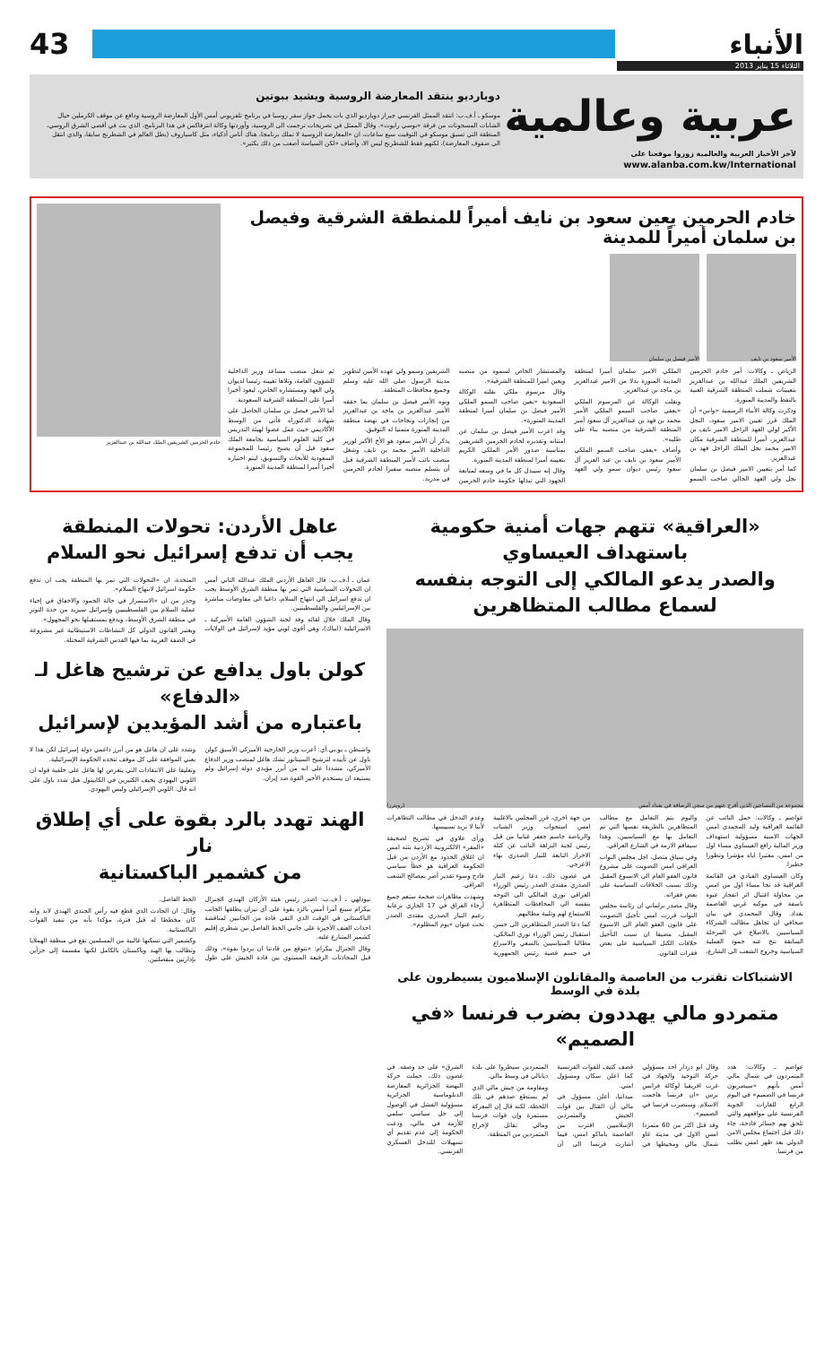الأنباء 43
الثلاثاء 15 يناير 2013
عربية وعالمية
لآخر الأخبار العربية والعالمية زوروا موقعنا على
www.alanba.com.kw/International
دوبارديو ينتقد المعارضة الروسية ويشيد ببوتين
موسكو ـ أ.ف.ب: انتقد الممثل الفرنسي جيرار دوبارديو الذي بات يحمل جواز سفر روسيا في برنامج تلفزيوني أمس الأول المعارضة الروسية ودافع عن موقف الكرملين حيال الشابات المسجونات من فرقة «بوسي رايوت». وقال الممثل في تصريحات ترجمت الى الروسية، وأوردتها وكالة انترفاكس في هذا البرنامج، الذي بث في أقصى الشرق الروسي، المنطقة التي تسبق موسكو في التوقيت سبع ساعات، ان «المعارضة الروسية لا تملك برنامجا، هناك أناس أذكياء، مثل كاسباروف (بطل العالم في الشطرنج سابقا، والذي انتقل الى صفوف المعارضة)، لكنهم فقط للشطرنج ليس الا، وأضاف «لكن السياسة أصعب من ذلك بكثير».
خادم الحرمين يعين سعود بن نايف أميراً للمنطقة الشرقية وفيصل بن سلمان أميراً للمدينة
الأمير سعود بن نايف الأمير فيصل بن سلمان
الرياض ـ وكالات: أمر خادم الحرمين الشريفين الملك عبدالله بن عبدالعزيز بتعيينات شملت المنطقة الشرقية الغنية بالنفط والمدينة المنورة.
وذكرت وكالة الأنباء الرسمية «واس» أن الملك قرر تعيين الامير سعود، النجل الأكبر لولي العهد الراحل الامير نايف بن عبدالعزيز، أميرا للمنطقة الشرقية مكان الامير محمد نجل الملك الراحل فهد بن عبدالعزيز.
كما أمر بتعيين الامير فيصل بن سلمان نجل ولي العهد الحالي صاحب السمو الملكي الامير سلمان أميرا لمنطقة المدينة المنورة بدلا من الامير عبدالعزيز بن ماجد بن عبدالعزيز.
ونقلت الوكالة عن المرسوم الملكي «يعفى صاحب السمو الملكي الأمير محمد بن فهد بن عبدالعزيز آل سعود أمير المنطقة الشرقية من منصبه بناء على طلبه».
وأضاف «يعفى صاحب السمو الملكي الأمير سعود بن نايف بن عبد العزيز آل سعود رئيس ديوان سمو ولي العهد والمستشار الخاص لسموه من منصبه ويعين اميرا للمنطقة الشرقية».
وقال مرسوم ملكي نقلته الوكالة السعودية «يعين صاحب السمو الملكي الأمير فيصل بن سلمان أميرا لمنطقة المدينة المنورة».
وقد اعرب الأمير فيصل بن سلمان عن امتنانه وتقديره لخادم الحرمين الشريفين بمناسبة صدور الأمر الملكي الكريم بتعيينه أميرا لمنطقة المدينة المنورة.
وقال إنه سيبذل كل ما في وسعه لمتابعة الجهود التي تبذلها حكومة خادم الحرمين الشريفين وسمو ولي عهده الأمين لتطوير مدينة الرسول صلى الله عليه وسلم وجميع محافظات المنطقة.
ونوه الأمير فيصل بن سلمان بما حققه الأمير عبدالعزيز بن ماجد بن عبدالعزيز من إنجازات ونجاحات في نهضة منطقة المدينة المنورة متمنيا له التوفيق.
يذكر أن الأمير سعود هو الأخ الأكبر لوزير الداخلية الأمير محمد بن نايف وشغل منصب نائب لأمير المنطقة الشرقية قبل أن يتسلم منصبه سفيرا لخادم الحرمين في مدريد.
ثم شغل منصب مساعد وزير الداخلية للشؤون العامة، وتلاها تعيينه رئيسا لديوان ولي العهد ومستشاره الخاص، ليعود أخيرا أميرا على المنطقة الشرقية السعودية.
أما الأمير فيصل بن سلمان الحاصل على شهادة الدكتوراه فأتى من الوسط الأكاديمي حيث عمل عضوا لهيئة التدريس في كلية العلوم السياسية بجامعة الملك سعود قبل أن يصبح رئيسا للمجموعة السعودية للأبحاث والتسويق، ليتم اختياره أخيرا أميرا لمنطقة المدينة المنورة.
خادم الحرمين الشريفين الملك عبدالله بن عبدالعزيز
«العراقية» تتهم جهات أمنية حكومية باستهداف العيساوي
والصدر يدعو المالكي إلى التوجه بنفسه لسماع مطالب المتظاهرين
مجموعة من المساجين الذين أفرج عنهم من سجن الرصافة في بغداد أمس (رويترز)
عواصم ـ وكالات: حمل النائب عن القائمة العراقية وليد المحمدي امس الجهات الامنية مسؤولية استهداف وزير المالية رافع العيساوي مساء اول من امس، معتبرا اياه مؤشرا وتطورا خطيرا.
وكان العيساوي القيادي في القائمة العراقية قد نجا مساء اول من امس من محاولة اغتيال اثر انفجار عبوة ناسفة في موكبه غربي العاصمة بغداد. وقال المحمدي في بيان صحافي ان تجاهل مطالب الشركاء السياسيين بالاصلاح في المرحلة السابقة نتج عنه جمود العملية السياسية وخروج الشعب الى الشارع، واليوم يتم التعامل مع مطالب المتظاهرين بالطريقة نفسها التي تم التعامل بها مع السياسيين، وهذا سيفاقم الازمة في الشارع العراقي.
وفي سياق متصل، اجل مجلس النواب العراقي امس التصويت على مشروع قانون العفو العام الى الاسبوع المقبل وذلك بسبب الخلافات السياسية على بعض فقراته.
وقال مصدر برلماني ان رئاسة مجلس النواب قررت امس تأجيل التصويت على قانون العفو العام الى الاسبوع المقبل، مضيفا ان سبب التأجيل خلافات الكتل السياسية على بعض فقرات القانون.
من جهة اخرى، قرر المجلس بالاغلبية امس استجواب وزير الشباب والرياضة جاسم جعفر غيابيا من قبل رئيس لجنة النزاهة النائب عن كتلة الاحرار التابعة للتيار الصدري بهاء الاعرجي.
في غضون ذلك، دعا زعيم التيار الصدري مقتدى الصدر رئيس الوزراء العراقي نوري المالكي الى التوجه بنفسه الى المحافظات المتظاهرة للاستماع لهم وتلبية مطالبهم.
كما دعا الصدر المتظاهرين الى حسن استقبال رئيس الوزراء نوري المالكي، مطالبا السياسيين بالسعي والاسراع في حسم قضية رئيس الجمهورية وعدم التدخل في مطالب التظاهرات لأننا لا نريد تسييسها.
ورأى علاوي في تصريح لصحيفة «المقر» الالكترونية الأردنية بثته امس ان اغلاق الحدود مع الأردن من قبل الحكومة العراقية هو خطأ سياسي فادح وسوء تقدير أضر بمصالح الشعب العراقي.
وشهدت مظاهرات ضخمة ستعم جميع أرجاء العراق في 17 الجاري برعاية زعيم التيار الصدري مقتدى الصدر تحت عنوان «يوم المظلوم».
الاشتباكات تقترب من العاصمة والمقاتلون الإسلاميون يسيطرون على بلدة في الوسط
متمردو مالي يهددون بضرب فرنسا «في الصميم»
عواصم ـ وكالات: هدد المتمردون في شمال مالي أمس بأنهم «سيضربون فرنسا في الصميم» في اليوم الرابع للغارات الجوية الفرنسية على مواقعهم والتي تلحق بهم خسائر فادحة، جاء ذلك قبل اجتماع مجلس الامن الدولي بعد ظهر امس بطلب من فرنسا.
وقال ابو دردار احد مسؤولي حركة التوحيد والجهاد في غرب افريقيا لوكالة فرانس برس «ان فرنسا هاجمت الاسلام. وسنضرب فرنسا في الصميم».
وقد قتل اكثر من 60 متمردا امس الاول في مدينة غاو شمال مالي ومحيطها في قصف كثيف للقوات الفرنسية كما اعلن سكان ومسؤول امني.
ميدانيا، أعلن مسؤول في مالي أن القتال بين قوات الجيش والمتمردين الإسلاميين اقترب من العاصمة باماكو امس، فيما أشارت فرنسا الى أن المتمردين سيطروا على بلدة ديابالي في وسط مالي.
ومقاومة من جيش مالي الذي لم يستطع صدهم في تلك اللحظة. لكنه قال إن المعركة مستمرة وإن قوات فرنسا ومالي تقاتل لإخراج المتمردين من المنطقة.
الشرق» على حد وصفه. في غضون ذلك، حملت حركة النهضة الجزائرية المعارضة الدبلوماسية الجزائرية مسؤولية الفشل في الوصول إلى حل سياسي سلمي للأزمة في مالي، ودعت الحكومة إلى عدم تقديم أي تسهيلات للتدخل العسكري الفرنسي.
عاهل الأردن: تحولات المنطقة
يجب أن تدفع إسرائيل نحو السلام
عمان ـ أ.ف.ب: قال العاهل الأردني الملك عبدالله الثاني أمس ان التحولات السياسية التي تمر بها منطقة الشرق الأوسط يجب ان تدفع اسرائيل الى انتهاج السلام، داعيا الى مفاوضات مباشرة بين الإسرائيليين والفلسطينيين.
وقال الملك خلال لقائه وفد لجنة الشؤون العامة الأميركية ـ الاسرائيلية (ايباك)، وهي أقوى لوبي مؤيد لإسرائيل في الولايات المتحدة، ان «التحولات التي تمر بها المنطقة يجب ان تدفع حكومة اسرائيل لانتهاج السلام».
وحذر من ان «الاستمرار في حالة الجمود والاخفاق في إحياء عملية السلام بين الفلسطينيين وإسرائيل سيزيد من حدة التوتر في منطقة الشرق الأوسط، ويدفع بمستقبلها نحو المجهول».
ويعتبر القانون الدولي كل النشاطات الاستيطانية غير مشروعة في الضفة الغربية بما فيها القدس الشرقية المحتلة.
كولن باول يدافع عن ترشيح هاغل لـ «الدفاع»
باعتباره من أشد المؤيدين لإسرائيل
واشنطن ـ يو.بي.آي: أعرب وزير الخارجية الأميركي الأسبق كولن باول عن تأييده لترشيح السيناتور تشك هاغل لمنصب وزير الدفاع الأميركي، مشددا على انه من أبرز مؤيدي دولة إسرائيل ولم يستبعد ان يستخدم الأخير القوة ضد إيران.
وشدد على ان هاغل هو من أبرز داعمي دولة إسرائيل لكن هذا لا يعني الموافقة على كل موقف تتخذه الحكومة الإسرائيلية.
وتعليقا على الانتقادات التي يتعرض لها هاغل على خلفية قوله ان اللوبي اليهودي يخيف الكثيرين في الكابيتول هيل شدد باول على انه قال: اللوبي الإسرائيلي وليس اليهودي.
الهند تهدد بالرد بقوة على أي إطلاق نار
من كشمير الباكستانية
نيودلهي ـ أ.ف.ب: اصدر رئيس هيئة الأركان الهندي الجنرال بيكرام سينغ أمرا أمس بالرد بقوة على أي نيران يطلقها الجانب الباكستاني في الوقت الذي التقى قادة من الجانبين لمناقشة احداث العنف الأخيرة على جانبي الخط الفاصل بين شطري إقليم كشمير المتنازع عليه.
وقال الجنرال بيكرام: «نتوقع من قادتنا ان يردوا بقوة»، وذلك قبل المحادثات الرفيعة المستوى بين قادة الجيش على طول الخط الفاصل.
وقال: ان الحادث الذي قطع فيه رأس الجندي الهندي لابد وانه كان مخططا له قبل فترة، مؤكدا بأنه من تنفيذ القوات الباكستانية.
وكشمير التي تسكنها غالبية من المسلمين تقع في منطقة الهملايا وتطالب بها الهند وباكستان بالكامل لكنها مقسمة إلى جزأين بإدارتين منفصلتين.